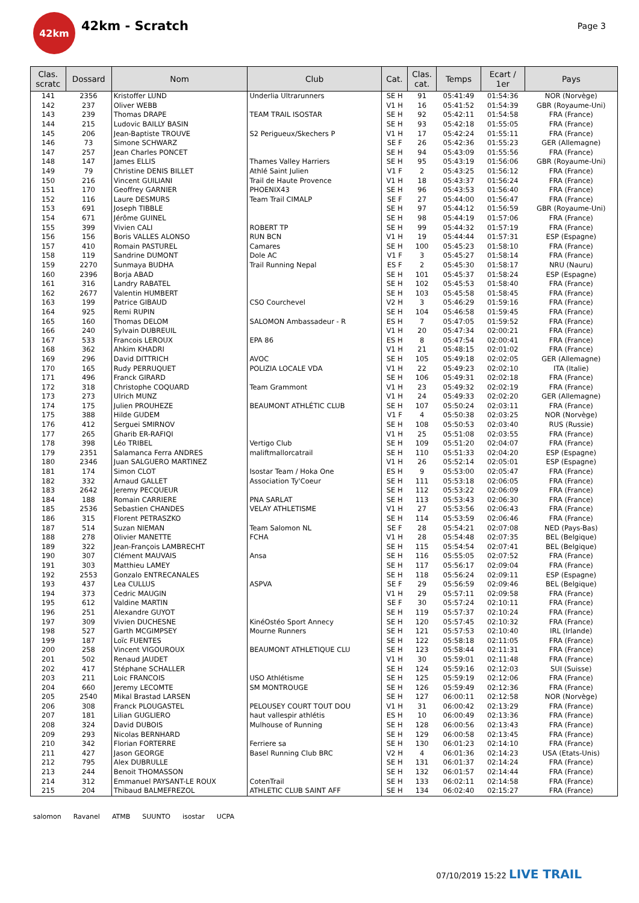42km
42km - Scratch
Page 3
| Clas. scratc | Dossard | Nom | Club | Cat. | Clas. cat. | Temps | Ecart / 1er | Pays |
| --- | --- | --- | --- | --- | --- | --- | --- | --- |
| 141 | 2356 | Kristoffer LUND | Underlia Ultrarunners | SE H | 91 | 05:41:49 | 01:54:36 | NOR (Norvège) |
| 142 | 237 | Oliver WEBB | | V1 H | 16 | 05:41:52 | 01:54:39 | GBR (Royaume-Uni) |
| 143 | 239 | Thomas DRAPE | TEAM TRAIL ISOSTAR | SE H | 92 | 05:42:11 | 01:54:58 | FRA (France) |
| 144 | 215 | Ludovic BAILLY BASIN | | SE H | 93 | 05:42:18 | 01:55:05 | FRA (France) |
| 145 | 206 | Jean-Baptiste TROUVE | S2 Perigueux/Skechers P | V1 H | 17 | 05:42:24 | 01:55:11 | FRA (France) |
| 146 | 73 | Simone SCHWARZ | | SE F | 26 | 05:42:36 | 01:55:23 | GER (Allemagne) |
| 147 | 257 | Jean Charles PONCET | | SE H | 94 | 05:43:09 | 01:55:56 | FRA (France) |
| 148 | 147 | James ELLIS | Thames Valley Harriers | SE H | 95 | 05:43:19 | 01:56:06 | GBR (Royaume-Uni) |
| 149 | 79 | Christine DENIS BILLET | Athlé Saint Julien | V1 F | 2 | 05:43:25 | 01:56:12 | FRA (France) |
| 150 | 216 | Vincent GUILIANI | Trail de Haute Provence | V1 H | 18 | 05:43:37 | 01:56:24 | FRA (France) |
| 151 | 170 | Geoffrey GARNIER | PHOENIX43 | SE H | 96 | 05:43:53 | 01:56:40 | FRA (France) |
| 152 | 116 | Laure DESMURS | Team Trail CIMALP | SE F | 27 | 05:44:00 | 01:56:47 | FRA (France) |
| 153 | 691 | Joseph TIBBLE | | SE H | 97 | 05:44:12 | 01:56:59 | GBR (Royaume-Uni) |
| 154 | 671 | Jérôme GUINEL | | SE H | 98 | 05:44:19 | 01:57:06 | FRA (France) |
| 155 | 399 | Vivien CALI | ROBERT TP | SE H | 99 | 05:44:32 | 01:57:19 | FRA (France) |
| 156 | 156 | Boris VALLES ALONSO | RUN BCN | V1 H | 19 | 05:44:44 | 01:57:31 | ESP (Espagne) |
| 157 | 410 | Romain PASTUREL | Camares | SE H | 100 | 05:45:23 | 01:58:10 | FRA (France) |
| 158 | 119 | Sandrine DUMONT | Dole AC | V1 F | 3 | 05:45:27 | 01:58:14 | FRA (France) |
| 159 | 2270 | Sunmaya BUDHA | Trail Running Nepal | ES F | 2 | 05:45:30 | 01:58:17 | NRU (Nauru) |
| 160 | 2396 | Borja ABAD | | SE H | 101 | 05:45:37 | 01:58:24 | ESP (Espagne) |
| 161 | 316 | Landry RABATEL | | SE H | 102 | 05:45:53 | 01:58:40 | FRA (France) |
| 162 | 2677 | Valentin HUMBERT | | SE H | 103 | 05:45:58 | 01:58:45 | FRA (France) |
| 163 | 199 | Patrice GIBAUD | CSO Courchevel | V2 H | 3 | 05:46:29 | 01:59:16 | FRA (France) |
| 164 | 925 | Remi RUPIN | | SE H | 104 | 05:46:58 | 01:59:45 | FRA (France) |
| 165 | 160 | Thomas DELOM | SALOMON Ambassadeur - R | ES H | 7 | 05:47:05 | 01:59:52 | FRA (France) |
| 166 | 240 | Sylvain DUBREUIL | | V1 H | 20 | 05:47:34 | 02:00:21 | FRA (France) |
| 167 | 533 | Francois LEROUX | EPA 86 | ES H | 8 | 05:47:54 | 02:00:41 | FRA (France) |
| 168 | 362 | Ahkim KHADRI | | V1 H | 21 | 05:48:15 | 02:01:02 | FRA (France) |
| 169 | 296 | David DITTRICH | AVOC | SE H | 105 | 05:49:18 | 02:02:05 | GER (Allemagne) |
| 170 | 165 | Rudy PERRUQUET | POLIZIA LOCALE VDA | V1 H | 22 | 05:49:23 | 02:02:10 | ITA (Italie) |
| 171 | 496 | Franck GIRARD | | SE H | 106 | 05:49:31 | 02:02:18 | FRA (France) |
| 172 | 318 | Christophe COQUARD | Team Grammont | V1 H | 23 | 05:49:32 | 02:02:19 | FRA (France) |
| 173 | 273 | Ulrich MUNZ | | V1 H | 24 | 05:49:33 | 02:02:20 | GER (Allemagne) |
| 174 | 175 | Julien PROUHEZE | BEAUMONT ATHLÉTIC CLUB | SE H | 107 | 05:50:24 | 02:03:11 | FRA (France) |
| 175 | 388 | Hilde GUDEM | | V1 F | 4 | 05:50:38 | 02:03:25 | NOR (Norvège) |
| 176 | 412 | Serguei SMIRNOV | | SE H | 108 | 05:50:53 | 02:03:40 | RUS (Russie) |
| 177 | 265 | Gharib ER-RAFIQI | | V1 H | 25 | 05:51:08 | 02:03:55 | FRA (France) |
| 178 | 398 | Léo TRIBEL | Vertigo Club | SE H | 109 | 05:51:20 | 02:04:07 | FRA (France) |
| 179 | 2351 | Salamanca Ferra ANDRES | maliftmallorcatrail | SE H | 110 | 05:51:33 | 02:04:20 | ESP (Espagne) |
| 180 | 2346 | Juan SALGUERO MARTINEZ | | V1 H | 26 | 05:52:14 | 02:05:01 | ESP (Espagne) |
| 181 | 174 | Simon CLOT | Isostar Team / Hoka One | ES H | 9 | 05:53:00 | 02:05:47 | FRA (France) |
| 182 | 332 | Arnaud GALLET | Association Ty'Coeur | SE H | 111 | 05:53:18 | 02:06:05 | FRA (France) |
| 183 | 2642 | Jeremy PECQUEUR | | SE H | 112 | 05:53:22 | 02:06:09 | FRA (France) |
| 184 | 188 | Romain CARRIERE | PNA SARLAT | SE H | 113 | 05:53:43 | 02:06:30 | FRA (France) |
| 185 | 2536 | Sebastien CHANDES | VELAY ATHLETISME | V1 H | 27 | 05:53:56 | 02:06:43 | FRA (France) |
| 186 | 315 | Florent PETRASZKO | | SE H | 114 | 05:53:59 | 02:06:46 | FRA (France) |
| 187 | 514 | Suzan NIEMAN | Team Salomon NL | SE F | 28 | 05:54:21 | 02:07:08 | NED (Pays-Bas) |
| 188 | 278 | Olivier MANETTE | FCHA | V1 H | 28 | 05:54:48 | 02:07:35 | BEL (Belgique) |
| 189 | 322 | Jean-François LAMBRECHT | | SE H | 115 | 05:54:54 | 02:07:41 | BEL (Belgique) |
| 190 | 307 | Clément MAUVAIS | Ansa | SE H | 116 | 05:55:05 | 02:07:52 | FRA (France) |
| 191 | 303 | Matthieu LAMEY | | SE H | 117 | 05:56:17 | 02:09:04 | FRA (France) |
| 192 | 2553 | Gonzalo ENTRECANALES | | SE H | 118 | 05:56:24 | 02:09:11 | ESP (Espagne) |
| 193 | 437 | Lea CULLUS | ASPVA | SE F | 29 | 05:56:59 | 02:09:46 | BEL (Belgique) |
| 194 | 373 | Cedric MAUGIN | | V1 H | 29 | 05:57:11 | 02:09:58 | FRA (France) |
| 195 | 612 | Valdine MARTIN | | SE F | 30 | 05:57:24 | 02:10:11 | FRA (France) |
| 196 | 251 | Alexandre GUYOT | | SE H | 119 | 05:57:37 | 02:10:24 | FRA (France) |
| 197 | 309 | Vivien DUCHESNE | KinéOstéo Sport Annecy | SE H | 120 | 05:57:45 | 02:10:32 | FRA (France) |
| 198 | 527 | Garth MCGIMPSEY | Mourne Runners | SE H | 121 | 05:57:53 | 02:10:40 | IRL (Irlande) |
| 199 | 187 | Loïc FUENTES | | SE H | 122 | 05:58:18 | 02:11:05 | FRA (France) |
| 200 | 258 | Vincent VIGOUROUX | BEAUMONT ATHLETIQUE CLU | SE H | 123 | 05:58:44 | 02:11:31 | FRA (France) |
| 201 | 502 | Renaud JAUDET | | V1 H | 30 | 05:59:01 | 02:11:48 | FRA (France) |
| 202 | 417 | Stéphane SCHALLER | | SE H | 124 | 05:59:16 | 02:12:03 | SUI (Suisse) |
| 203 | 211 | Loic FRANCOIS | USO Athlétisme | SE H | 125 | 05:59:19 | 02:12:06 | FRA (France) |
| 204 | 660 | Jeremy LECOMTE | SM MONTROUGE | SE H | 126 | 05:59:49 | 02:12:36 | FRA (France) |
| 205 | 2540 | Mikal Brastad LARSEN | | SE H | 127 | 06:00:11 | 02:12:58 | NOR (Norvège) |
| 206 | 308 | Franck PLOUGASTEL | PELOUSEY COURT TOUT DOU | V1 H | 31 | 06:00:42 | 02:13:29 | FRA (France) |
| 207 | 181 | Lilian GUGLIERO | haut vallespir athlétis | ES H | 10 | 06:00:49 | 02:13:36 | FRA (France) |
| 208 | 324 | David DUBOIS | Mulhouse of Running | SE H | 128 | 06:00:56 | 02:13:43 | FRA (France) |
| 209 | 293 | Nicolas BERNHARD | | SE H | 129 | 06:00:58 | 02:13:45 | FRA (France) |
| 210 | 342 | Florian FORTERRE | Ferriere sa | SE H | 130 | 06:01:23 | 02:14:10 | FRA (France) |
| 211 | 427 | Jason GEORGE | Basel Running Club BRC | V2 H | 4 | 06:01:36 | 02:14:23 | USA (Etats-Unis) |
| 212 | 795 | Alex DUBRULLE | | SE H | 131 | 06:01:37 | 02:14:24 | FRA (France) |
| 213 | 244 | Benoit THOMASSON | | SE H | 132 | 06:01:57 | 02:14:44 | FRA (France) |
| 214 | 312 | Emmanuel PAYSANT-LE ROUX | CotenTrail | SE H | 133 | 06:02:11 | 02:14:58 | FRA (France) |
| 215 | 204 | Thibaud BALMEFREZOL | ATHLETIC CLUB SAINT AFF | SE H | 134 | 06:02:40 | 02:15:27 | FRA (France) |
salomon Ravanel ATMB SUUNTO isostar UCPA
07/10/2019 15:22 LIVE TRAIL